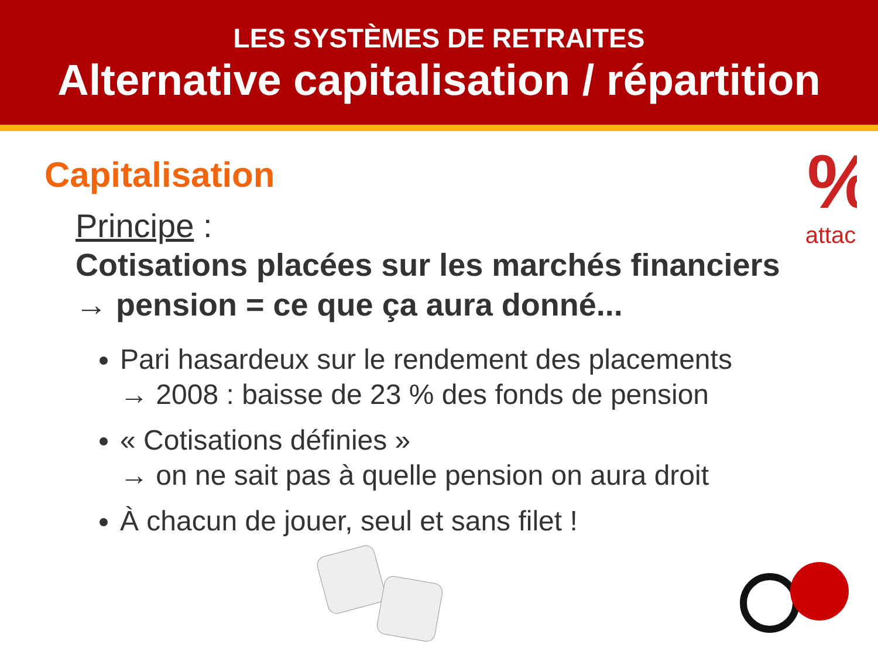LES SYSTÈMES DE RETRAITES
Alternative capitalisation / répartition
%
attac
Capitalisation
Principe :
Cotisations placées sur les marchés financiers
→ pension = ce que ça aura donné...
Pari hasardeux sur le rendement des placements
→ 2008 : baisse de 23 % des fonds de pension
« Cotisations définies »
→ on ne sait pas à quelle pension on aura droit
À chacun de jouer, seul et sans filet !